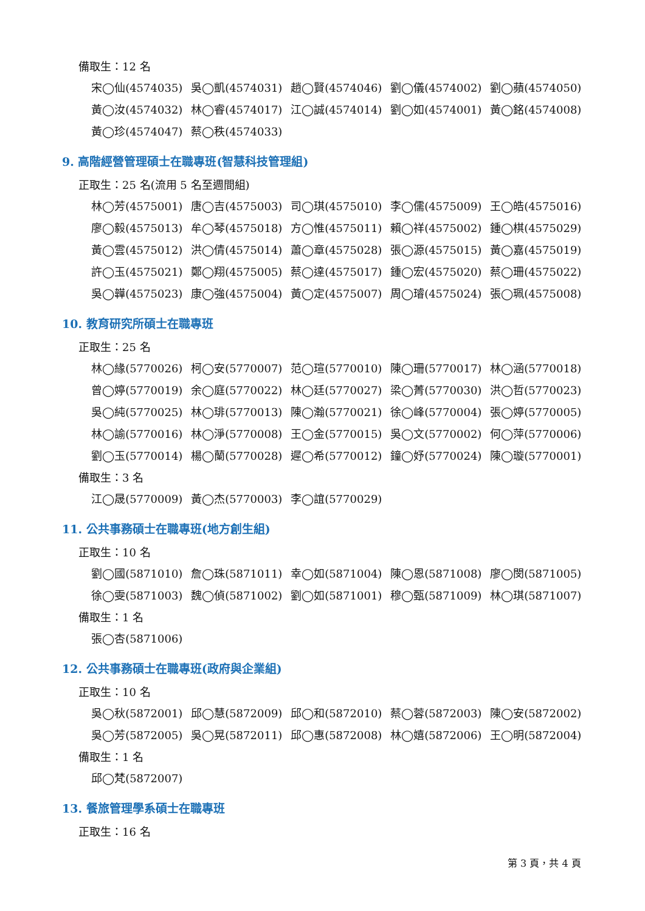備取生：12 名
宋◯仙(4574035) 吳◯凱(4574031) 趙◯賢(4574046) 劉◯儀(4574002) 劉◯蘋(4574050) 黃◯汝(4574032) 林◯睿(4574017) 江◯誠(4574014) 劉◯如(4574001) 黃◯銘(4574008) 黃◯珍(4574047) 蔡◯秩(4574033)
9. 高階經營管理碩士在職專班(智慧科技管理組)
正取生：25 名(流用 5 名至週間組)
林◯芳(4575001) 唐◯吉(4575003) 司◯琪(4575010) 李◯儒(4575009) 王◯皓(4575016) 廖◯毅(4575013) 牟◯琴(4575018) 方◯惟(4575011) 賴◯祥(4575002) 鍾◯棋(4575029) 黃◯雲(4575012) 洪◯倩(4575014) 蕭◯章(4575028) 張◯源(4575015) 黃◯嘉(4575019) 許◯玉(4575021) 鄭◯翔(4575005) 蔡◯達(4575017) 鍾◯宏(4575020) 蔡◯珊(4575022) 吳◯韡(4575023) 康◯強(4575004) 黃◯定(4575007) 周◯璿(4575024) 張◯珮(4575008)
10. 教育研究所碩士在職專班
正取生：25 名
林◯緣(5770026) 柯◯安(5770007) 范◯瑄(5770010) 陳◯珊(5770017) 林◯涵(5770018) 曾◯婷(5770019) 余◯庭(5770022) 林◯廷(5770027) 梁◯菁(5770030) 洪◯哲(5770023) 吳◯純(5770025) 林◯琲(5770013) 陳◯瀚(5770021) 徐◯峰(5770004) 張◯婷(5770005) 林◯諭(5770016) 林◯淨(5770008) 王◯金(5770015) 吳◯文(5770002) 何◯萍(5770006) 劉◯玉(5770014) 楊◯蘭(5770028) 遲◯希(5770012) 鐘◯妤(5770024) 陳◯璇(5770001)
備取生：3 名
江◯晟(5770009) 黃◯杰(5770003) 李◯誼(5770029)
11. 公共事務碩士在職專班(地方創生組)
正取生：10 名
劉◯國(5871010) 詹◯珠(5871011) 幸◯如(5871004) 陳◯恩(5871008) 廖◯閔(5871005) 徐◯雯(5871003) 魏◯偵(5871002) 劉◯如(5871001) 穆◯甄(5871009) 林◯琪(5871007)
備取生：1 名
張◯杏(5871006)
12. 公共事務碩士在職專班(政府與企業組)
正取生：10 名
吳◯秋(5872001) 邱◯慧(5872009) 邱◯和(5872010) 蔡◯蓉(5872003) 陳◯安(5872002) 吳◯芳(5872005) 吳◯晃(5872011) 邱◯惠(5872008) 林◯嬉(5872006) 王◯明(5872004)
備取生：1 名
邱◯梵(5872007)
13. 餐旅管理學系碩士在職專班
正取生：16 名
第 3 頁，共 4 頁